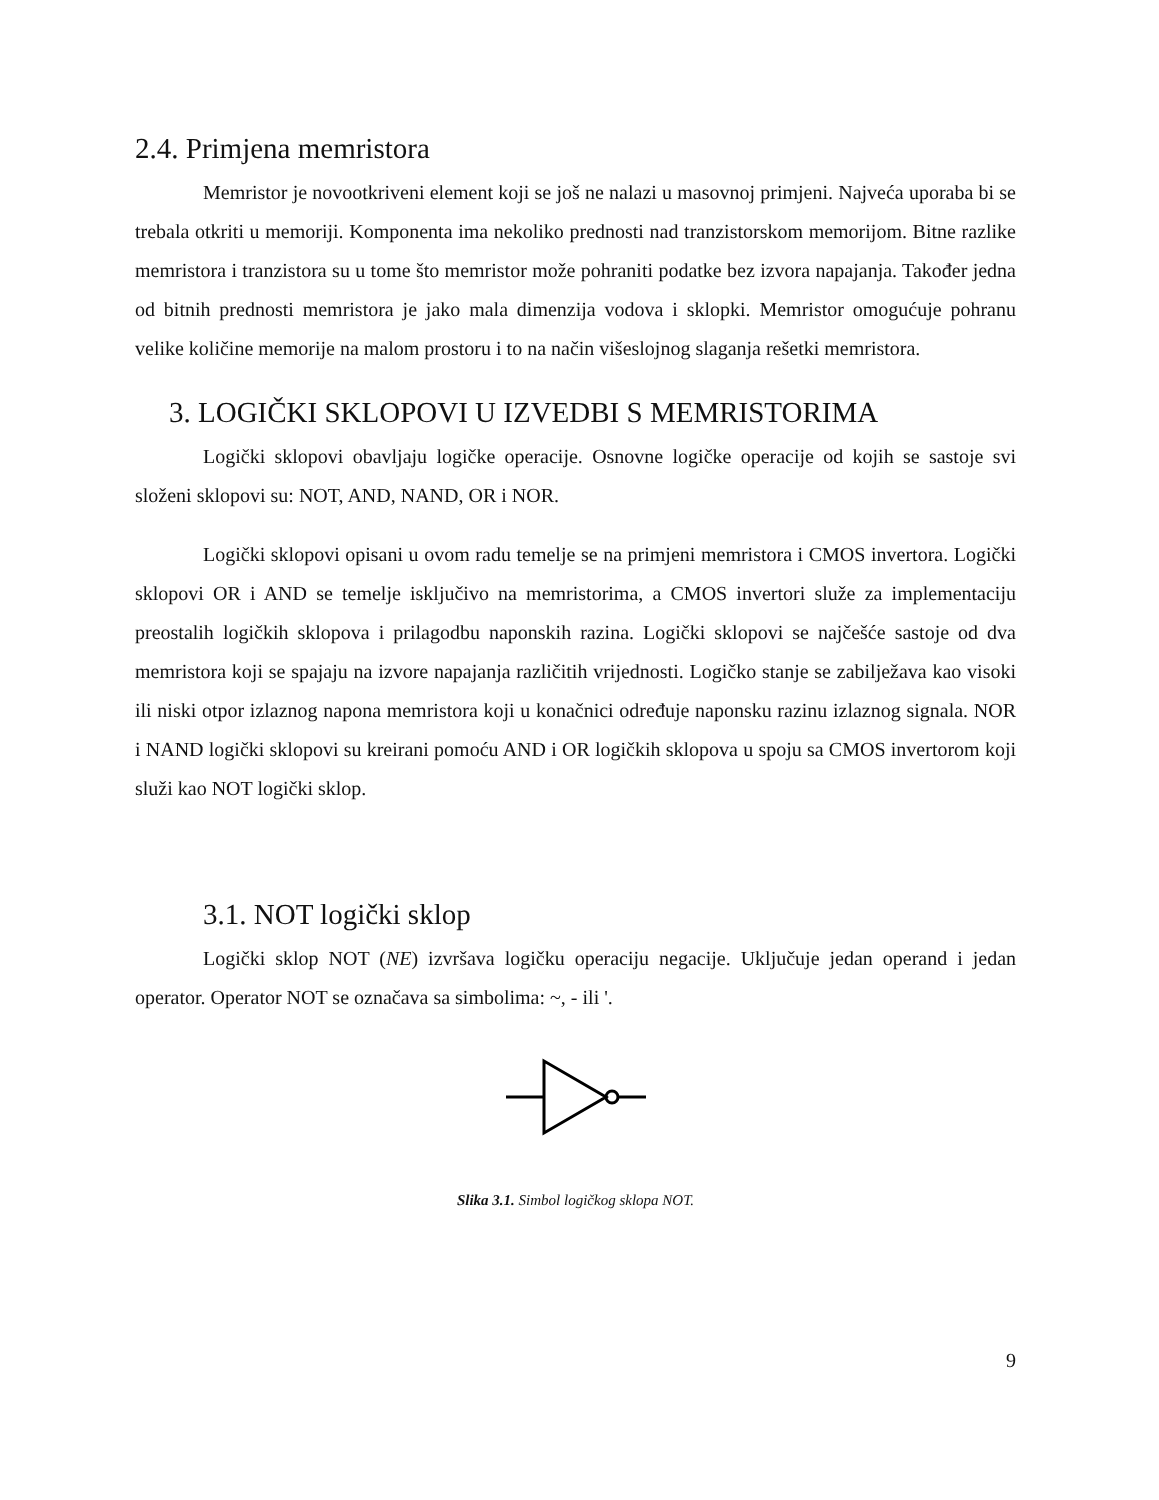2.4. Primjena memristora
Memristor je novootkriveni element koji se još ne nalazi u masovnoj primjeni. Najveća uporaba bi se trebala otkriti u memoriji. Komponenta ima nekoliko prednosti nad tranzistorskom memorijom. Bitne razlike memristora i tranzistora su u tome što memristor može pohraniti podatke bez izvora napajanja. Također jedna od bitnih prednosti memristora je jako mala dimenzija vodova i sklopki. Memristor omogućuje pohranu velike količine memorije na malom prostoru i to na način višeslojnog slaganja rešetki memristora.
3. LOGIČKI SKLOPOVI U IZVEDBI S MEMRISTORIMA
Logički sklopovi obavljaju logičke operacije. Osnovne logičke operacije od kojih se sastoje svi složeni sklopovi su: NOT, AND, NAND, OR i NOR.
Logički sklopovi opisani u ovom radu temelje se na primjeni memristora i CMOS invertora. Logički sklopovi OR i AND se temelje isključivo na memristorima, a CMOS invertori služe za implementaciju preostalih logičkih sklopova i prilagodbu naponskih razina. Logički sklopovi se najčešće sastoje od dva memristora koji se spajaju na izvore napajanja različitih vrijednosti. Logičko stanje se zabilježava kao visoki ili niski otpor izlaznog napona memristora koji u konačnici određuje naponsku razinu izlaznog signala. NOR i NAND logički sklopovi su kreirani pomoću AND i OR logičkih sklopova u spoju sa CMOS invertorom koji služi kao NOT logički sklop.
3.1. NOT logički sklop
Logički sklop NOT (NE) izvršava logičku operaciju negacije. Uključuje jedan operand i jedan operator. Operator NOT se označava sa simbolima: ~, - ili '.
Slika 3.1. Simbol logičkog sklopa NOT.
9